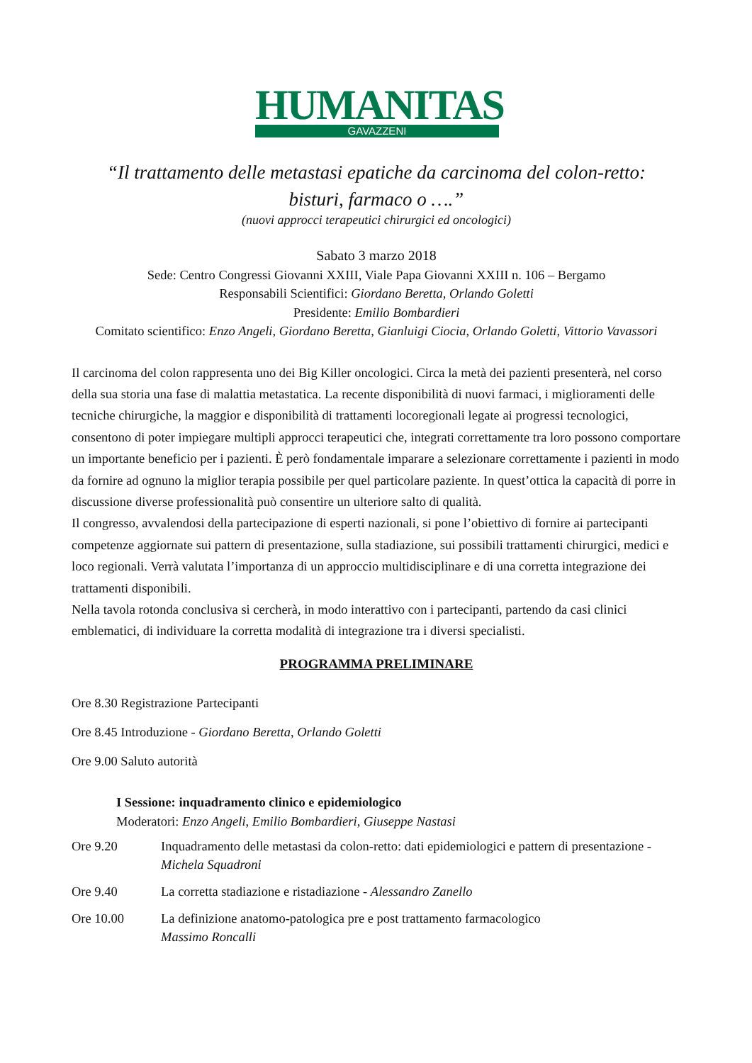HUMANITAS
GAVAZZENI
“Il trattamento delle metastasi epatiche da carcinoma del colon-retto:
bisturi, farmaco o ….”
(nuovi approcci terapeutici chirurgici ed oncologici)
Sabato 3 marzo 2018
Sede: Centro Congressi Giovanni XXIII, Viale Papa Giovanni XXIII n. 106 – Bergamo
Responsabili Scientifici: Giordano Beretta, Orlando Goletti
Presidente: Emilio Bombardieri
Comitato scientifico: Enzo Angeli, Giordano Beretta, Gianluigi Ciocia, Orlando Goletti, Vittorio Vavassori
Il carcinoma del colon rappresenta uno dei Big Killer oncologici. Circa la metà dei pazienti presenterà, nel corso della sua storia una fase di malattia metastatica. La recente disponibilità di nuovi farmaci, i miglioramenti delle tecniche chirurgiche, la maggior e disponibilità di trattamenti locoregionali legate ai progressi tecnologici, consentono di poter impiegare multipli approcci terapeutici che, integrati correttamente tra loro possono comportare un importante beneficio per i pazienti. È però fondamentale imparare a selezionare correttamente i pazienti in modo da fornire ad ognuno la miglior terapia possibile per quel particolare paziente. In quest’ottica la capacità di porre in discussione diverse professionalità può consentire un ulteriore salto di qualità.
Il congresso, avvalendosi della partecipazione di esperti nazionali, si pone l’obiettivo di fornire ai partecipanti competenze aggiornate sui pattern di presentazione, sulla stadiazione, sui possibili trattamenti chirurgici, medici e loco regionali. Verrà valutata l’importanza di un approccio multidisciplinare e di una corretta integrazione dei trattamenti disponibili.
Nella tavola rotonda conclusiva si cercherà, in modo interattivo con i partecipanti, partendo da casi clinici emblematici, di individuare la corretta modalità di integrazione tra i diversi specialisti.
PROGRAMMA PRELIMINARE
Ore 8.30 Registrazione Partecipanti
Ore 8.45 Introduzione - Giordano Beretta, Orlando Goletti
Ore 9.00 Saluto autorità
I Sessione: inquadramento clinico e epidemiologico
Moderatori: Enzo Angeli, Emilio Bombardieri, Giuseppe Nastasi
Ore 9.20 Inquadramento delle metastasi da colon-retto: dati epidemiologici e pattern di presentazione - Michela Squadroni
Ore 9.40 La corretta stadiazione e ristadiazione - Alessandro Zanello
Ore 10.00 La definizione anatomo-patologica pre e post trattamento farmacologico
Massimo Roncalli